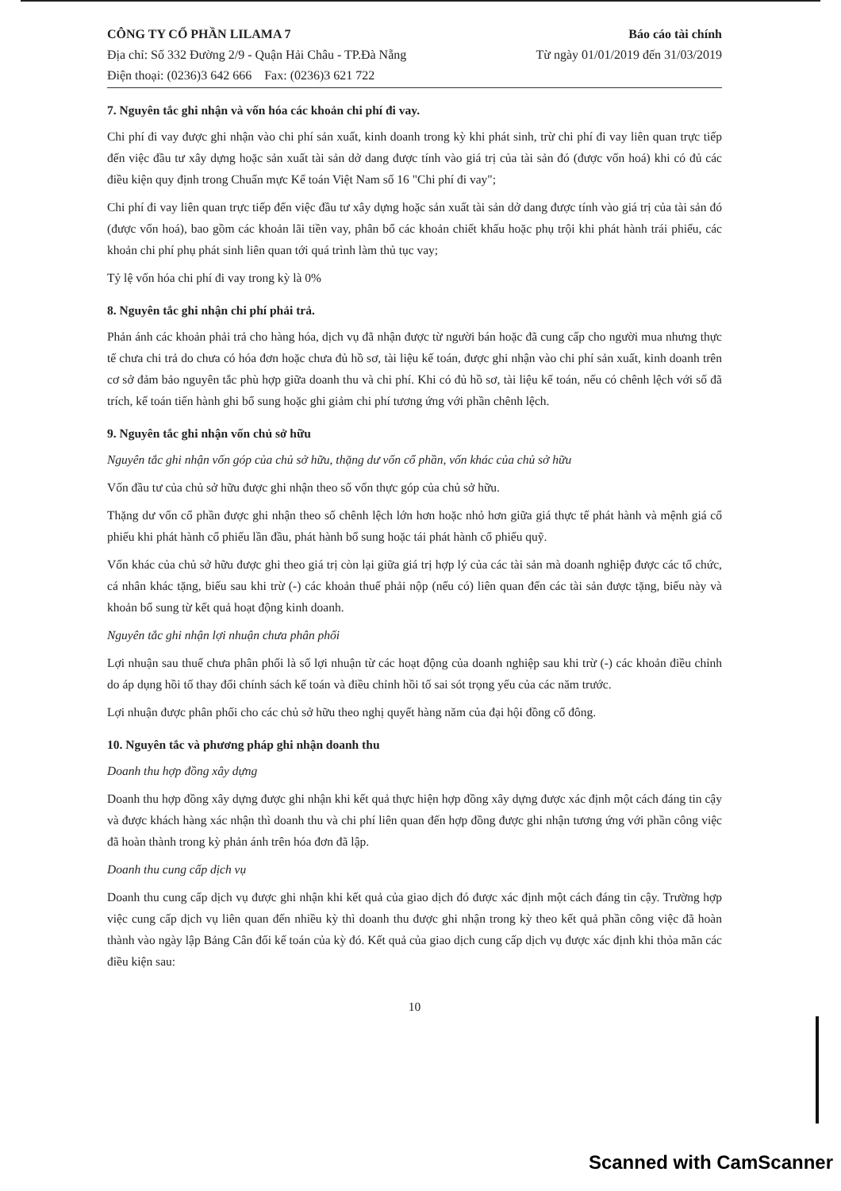CÔNG TY CỔ PHẦN LILAMA 7
Địa chỉ: Số 332 Đường 2/9 - Quận Hải Châu - TP.Đà Nẵng
Điện thoại: (0236)3 642 666 Fax: (0236)3 621 722
Báo cáo tài chính
Từ ngày 01/01/2019 đến 31/03/2019
7. Nguyên tắc ghi nhận và vốn hóa các khoản chi phí đi vay.
Chi phí đi vay được ghi nhận vào chi phí sản xuất, kinh doanh trong kỳ khi phát sinh, trừ chi phí đi vay liên quan trực tiếp đến việc đầu tư xây dựng hoặc sản xuất tài sản dở dang được tính vào giá trị của tài sản đó (được vốn hoá) khi có đủ các điều kiện quy định trong Chuẩn mực Kế toán Việt Nam số 16 "Chi phí đi vay";
Chi phí đi vay liên quan trực tiếp đến việc đầu tư xây dựng hoặc sản xuất tài sản dở dang được tính vào giá trị của tài sản đó (được vốn hoá), bao gồm các khoản lãi tiền vay, phân bổ các khoản chiết khấu hoặc phụ trội khi phát hành trái phiếu, các khoản chi phí phụ phát sinh liên quan tới quá trình làm thủ tục vay;
Tỷ lệ vốn hóa chi phí đi vay trong kỳ là 0%
8. Nguyên tắc ghi nhận chi phí phải trả.
Phản ánh các khoản phải trả cho hàng hóa, dịch vụ đã nhận được từ người bán hoặc đã cung cấp cho người mua nhưng thực tế chưa chi trả do chưa có hóa đơn hoặc chưa đủ hồ sơ, tài liệu kế toán, được ghi nhận vào chi phí sản xuất, kinh doanh trên cơ sở đảm bảo nguyên tắc phù hợp giữa doanh thu và chi phí. Khi có đủ hồ sơ, tài liệu kế toán, nếu có chênh lệch với số đã trích, kế toán tiến hành ghi bổ sung hoặc ghi giảm chi phí tương ứng với phần chênh lệch.
9. Nguyên tắc ghi nhận vốn chủ sở hữu
Nguyên tắc ghi nhận vốn góp của chủ sở hữu, thặng dư vốn cổ phần, vốn khác của chủ sở hữu
Vốn đầu tư của chủ sở hữu được ghi nhận theo số vốn thực góp của chủ sở hữu.
Thặng dư vốn cổ phần được ghi nhận theo số chênh lệch lớn hơn hoặc nhỏ hơn giữa giá thực tế phát hành và mệnh giá cổ phiếu khi phát hành cổ phiếu lần đầu, phát hành bổ sung hoặc tái phát hành cổ phiếu quỹ.
Vốn khác của chủ sở hữu được ghi theo giá trị còn lại giữa giá trị hợp lý của các tài sản mà doanh nghiệp được các tổ chức, cá nhân khác tặng, biếu sau khi trừ (-) các khoản thuế phải nộp (nếu có) liên quan đến các tài sản được tặng, biếu này và khoản bổ sung từ kết quả hoạt động kinh doanh.
Nguyên tắc ghi nhận lợi nhuận chưa phân phối
Lợi nhuận sau thuế chưa phân phối là số lợi nhuận từ các hoạt động của doanh nghiệp sau khi trừ (-) các khoản điều chỉnh do áp dụng hồi tố thay đổi chính sách kế toán và điều chỉnh hồi tố sai sót trọng yếu của các năm trước.
Lợi nhuận được phân phối cho các chủ sở hữu theo nghị quyết hàng năm của đại hội đồng cổ đông.
10. Nguyên tắc và phương pháp ghi nhận doanh thu
Doanh thu hợp đồng xây dựng
Doanh thu hợp đồng xây dựng được ghi nhận khi kết quả thực hiện hợp đồng xây dựng được xác định một cách đáng tin cậy và được khách hàng xác nhận thì doanh thu và chi phí liên quan đến hợp đồng được ghi nhận tương ứng với phần công việc đã hoàn thành trong kỳ phản ánh trên hóa đơn đã lập.
Doanh thu cung cấp dịch vụ
Doanh thu cung cấp dịch vụ được ghi nhận khi kết quả của giao dịch đó được xác định một cách đáng tin cậy. Trường hợp việc cung cấp dịch vụ liên quan đến nhiều kỳ thì doanh thu được ghi nhận trong kỳ theo kết quả phần công việc đã hoàn thành vào ngày lập Bảng Cân đối kế toán của kỳ đó. Kết quả của giao dịch cung cấp dịch vụ được xác định khi thỏa mãn các điều kiện sau:
10
Scanned with CamScanner